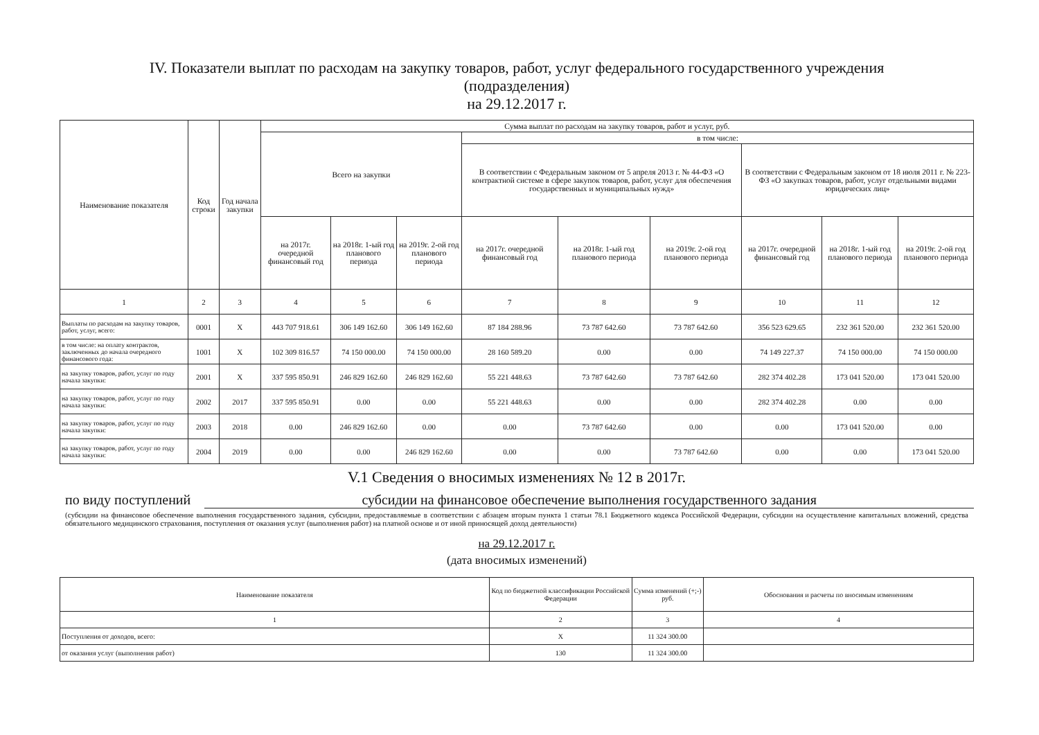IV. Показатели выплат по расходам на закупку товаров, работ, услуг федерального государственного учреждения
(подразделения)
на 29.12.2017 г.
| Наименование показателя | Код строки | Год начала закупки | Сумма выплат по расходам на закупку товаров, работ и услуг, руб. | | | | | | | | |
| --- | --- | --- | --- | --- | --- | --- | --- | --- | --- | --- | --- |
| | | | Всего на закупки | | | в том числе: | | | | | |
| | | | | | | В соответствии с Федеральным законом от 5 апреля 2013 г. № 44-ФЗ «О контрактной системе в сфере закупок товаров, работ, услуг для обеспечения государственных и муниципальных нужд» | | | В соответствии с Федеральным законом от 18 июля 2011 г. № 223-ФЗ «О закупках товаров, работ, услуг отдельными видами юридических лиц» | | |
| | | | на 2017г. очередной финансовый год | на 2018г. 1-ый год планового периода | на 2019г. 2-ой год планового периода | на 2017г. очередной финансовый год | на 2018г. 1-ый год планового периода | на 2019г. 2-ой год планового периода | на 2017г. очередной финансовый год | на 2018г. 1-ый год планового периода | на 2019г. 2-ой год планового периода |
| 1 | 2 | 3 | 4 | 5 | 6 | 7 | 8 | 9 | 10 | 11 | 12 |
| Выплаты по расходам на закупку товаров, работ, услуг, всего: | 0001 | X | 443 707 918.61 | 306 149 162.60 | 306 149 162.60 | 87 184 288.96 | 73 787 642.60 | 73 787 642.60 | 356 523 629.65 | 232 361 520.00 | 232 361 520.00 |
| в том числе: на оплату контрактов, заключенных до начала очередного финансового года: | 1001 | X | 102 309 816.57 | 74 150 000.00 | 74 150 000.00 | 28 160 589.20 | 0.00 | 0.00 | 74 149 227.37 | 74 150 000.00 | 74 150 000.00 |
| на закупку товаров, работ, услуг по году начала закупки: | 2001 | X | 337 595 850.91 | 246 829 162.60 | 246 829 162.60 | 55 221 448.63 | 73 787 642.60 | 73 787 642.60 | 282 374 402.28 | 173 041 520.00 | 173 041 520.00 |
| на закупку товаров, работ, услуг по году начала закупки: | 2002 | 2017 | 337 595 850.91 | 0.00 | 0.00 | 55 221 448.63 | 0.00 | 0.00 | 282 374 402.28 | 0.00 | 0.00 |
| на закупку товаров, работ, услуг по году начала закупки: | 2003 | 2018 | 0.00 | 246 829 162.60 | 0.00 | 0.00 | 73 787 642.60 | 0.00 | 0.00 | 173 041 520.00 | 0.00 |
| на закупку товаров, работ, услуг по году начала закупки: | 2004 | 2019 | 0.00 | 0.00 | 246 829 162.60 | 0.00 | 0.00 | 73 787 642.60 | 0.00 | 0.00 | 173 041 520.00 |
V.1 Сведения о вносимых изменениях № 12 в 2017г.
по виду поступлений субсидии на финансовое обеспечение выполнения государственного задания
(субсидии на финансовое обеспечение выполнения государственного задания, субсидии, предоставляемые в соответствии с абзацем вторым пункта 1 статьи 78.1 Бюджетного кодекса Российской Федерации, субсидии на осуществление капитальных вложений, средства обязательного медицинского страхования, поступления от оказания услуг (выполнения работ) на платной основе и от иной приносящей доход деятельности)
на 29.12.2017 г.
(дата вносимых изменений)
| Наименование показателя | Код по бюджетной классификации Российской Федерации | Сумма изменений (+;-) руб. | Обоснования и расчеты по вносимым изменениям |
| --- | --- | --- | --- |
| 1 | 2 | 3 | 4 |
| Поступления от доходов, всего: | X | 11 324 300.00 | |
| от оказания услуг (выполнения работ) | 130 | 11 324 300.00 | |